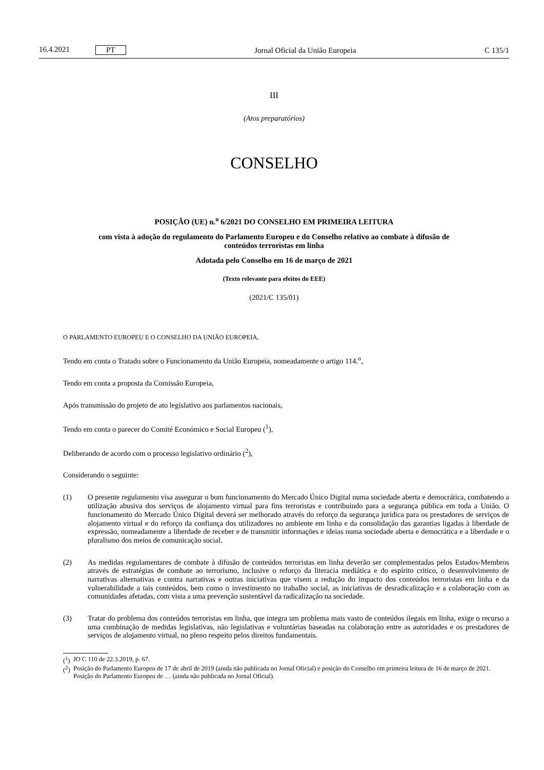16.4.2021 PT
Jornal Oficial da União Europeia C 135/1
III
(Atos preparatórios)
CONSELHO
POSIÇÃO (UE) n.<sup>o</sup> 6/2021 DO CONSELHO EM PRIMEIRA LEITURA
com vista à adoção do regulamento do Parlamento Europeu e do Conselho relativo ao combate à difusão de conteúdos terroristas em linha
Adotada pelo Conselho em 16 de março de 2021
(Texto relevante para efeitos do EEE)
(2021/C 135/01)
O PARLAMENTO EUROPEU E O CONSELHO DA UNIÃO EUROPEIA,
Tendo em conta o Tratado sobre o Funcionamento da União Europeia, nomeadamente o artigo 114.<sup>o</sup>,
Tendo em conta a proposta da Comissão Europeia,
Após transmissão do projeto de ato legislativo aos parlamentos nacionais,
Tendo em conta o parecer do Comité Económico e Social Europeu (<sup>1</sup>),
Deliberando de acordo com o processo legislativo ordinário (<sup>2</sup>),
Considerando o seguinte:
(1) O presente regulamento visa assegurar o bom funcionamento do Mercado Único Digital numa sociedade aberta e democrática, combatendo a utilização abusiva dos serviços de alojamento virtual para fins terroristas e contribuindo para a segurança pública em toda a União. O funcionamento do Mercado Único Digital deverá ser melhorado através do reforço da segurança jurídica para os prestadores de serviços de alojamento virtual e do reforço da confiança dos utilizadores no ambiente em linha e da consolidação das garantias ligadas à liberdade de expressão, nomeadamente a liberdade de receber e de transmitir informações e ideias numa sociedade aberta e democrática e a liberdade e o pluralismo dos meios de comunicação social.
(2) As medidas regulamentares de combate à difusão de conteúdos terroristas em linha deverão ser complementadas pelos Estados-Membros através de estratégias de combate ao terrorismo, inclusive o reforço da literacia mediática e do espírito crítico, o desenvolvimento de narrativas alternativas e contra narrativas e outras iniciativas que visem a redução do impacto dos conteúdos terroristas em linha e da vulnerabilidade a tais conteúdos, bem como o investimento no trabalho social, as iniciativas de desradicalização e a colaboração com as comunidades afetadas, com vista a uma prevenção sustentável da radicalização na sociedade.
(3) Tratar do problema dos conteúdos terroristas em linha, que integra um problema mais vasto de conteúdos ilegais em linha, exige o recurso a uma combinação de medidas legislativas, não legislativas e voluntárias baseadas na colaboração entre as autoridades e os prestadores de serviços de alojamento virtual, no pleno respeito pelos direitos fundamentais.
(<sup>1</sup>)
JO C 110 de 22.3.2019, p. 67.
(<sup>2</sup>)
Posição do Parlamento Europeu de 17 de abril de 2019 (ainda não publicada no Jornal Oficial) e posição do Conselho em primeira leitura de 16 de março de 2021. Posição do Parlamento Europeu de … (ainda não publicada no Jornal Oficial).